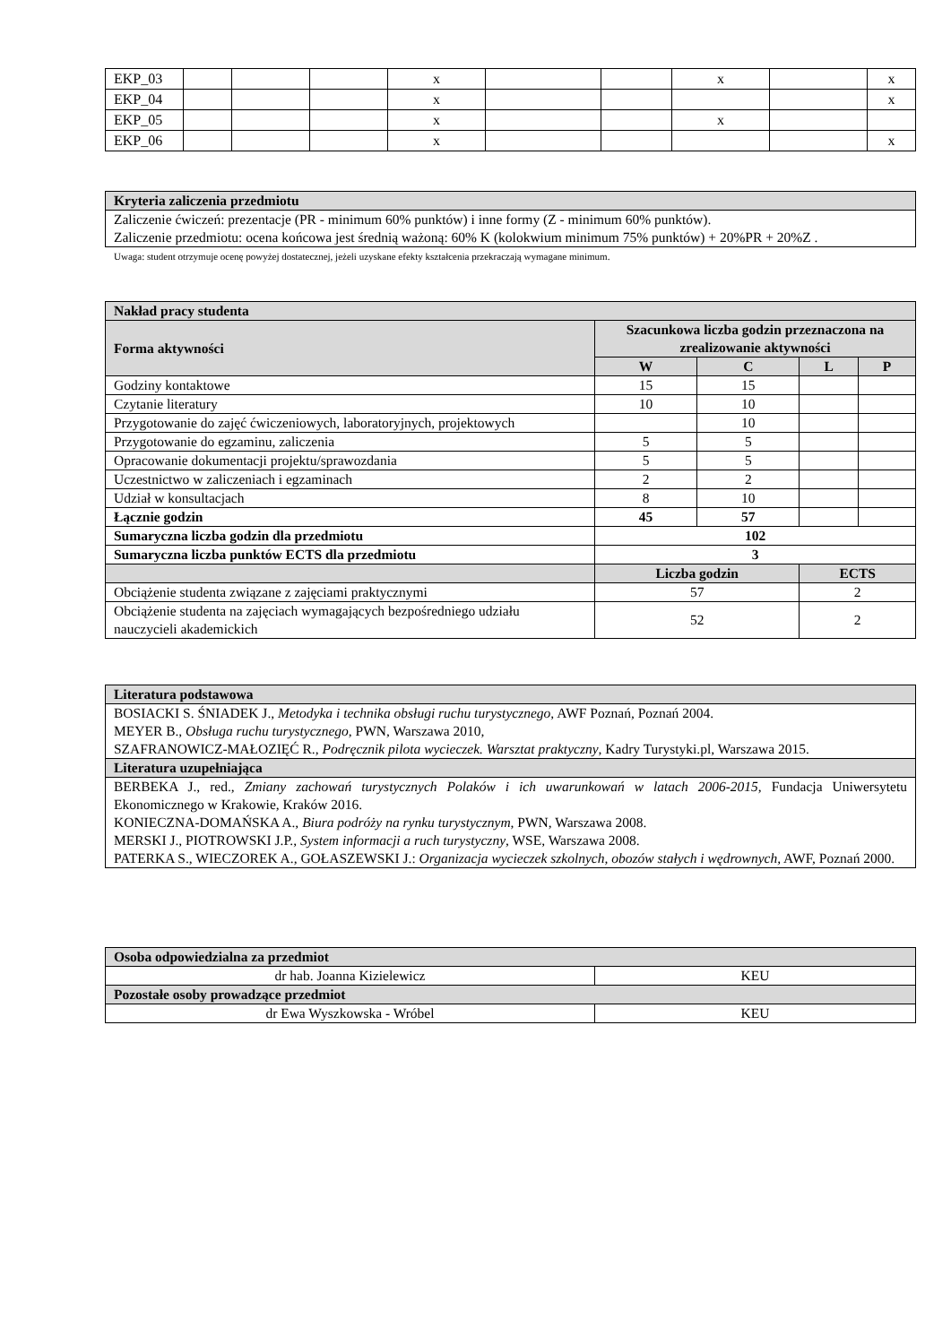| EKP_03 | | | | x | | | x | | x |
| EKP_04 | | | | x | | | | | x |
| EKP_05 | | | | x | | | x | | |
| EKP_06 | | | | x | | | | | x |
| Kryteria zaliczenia przedmiotu |
| --- |
| Zaliczenie ćwiczeń: prezentacje (PR - minimum 60% punktów) i inne formy (Z - minimum 60% punktów). Zaliczenie przedmiotu: ocena końcowa jest średnią ważoną: 60% K (kolokwium minimum 75% punktów) + 20%PR + 20%Z . |
Uwaga: student otrzymuje ocenę powyżej dostatecznej, jeżeli uzyskane efekty kształcenia przekraczają wymagane minimum.
| Nakład pracy studenta | | | | |
| --- | --- | --- | --- | --- |
| Forma aktywności | Szacunkowa liczba godzin przeznaczona na zrealizowanie aktywności | | | |
| | W | C | L | P |
| Godziny kontaktowe | 15 | 15 | | |
| Czytanie literatury | 10 | 10 | | |
| Przygotowanie do zajęć ćwiczeniowych, laboratoryjnych, projektowych | | 10 | | |
| Przygotowanie do egzaminu, zaliczenia | 5 | 5 | | |
| Opracowanie dokumentacji projektu/sprawozdania | 5 | 5 | | |
| Uczestnictwo w zaliczeniach i egzaminach | 2 | 2 | | |
| Udział w konsultacjach | 8 | 10 | | |
| Łącznie godzin | 45 | 57 | | |
| Sumaryczna liczba godzin dla przedmiotu | 102 | | | |
| Sumaryczna liczba punktów ECTS dla przedmiotu | 3 | | | |
| | Liczba godzin | | ECTS | |
| Obciążenie studenta związane z zajęciami praktycznymi | 57 | | 2 | |
| Obciążenie studenta na zajęciach wymagających bezpośredniego udziału nauczycieli akademickich | 52 | | 2 | |
| Literatura podstawowa |
| --- |
| BOSIACKI S. ŚNIADEK J., Metodyka i technika obsługi ruchu turystycznego , AWF Poznań, Poznań 2004. MEYER B., Obsługa ruchu turystycznego , PWN, Warszawa 2010, SZAFRANOWICZ-MAŁOZIĘĆ R., Podręcznik pilota wycieczek. Warsztat praktyczny , Kadry Turystyki.pl, Warszawa 2015. |
| Literatura uzupełniająca |
| BERBEKA J., red., Zmiany zachowań turystycznych Polaków i ich uwarunkowań w latach 2006-2015 , Fundacja Uniwersytetu Ekonomicznego w Krakowie, Kraków 2016. KONIECZNA-DOMAŃSKA A., Biura podróży na rynku turystycznym , PWN, Warszawa 2008. MERSKI J., PIOTROWSKI J.P., System informacji a ruch turystyczny , WSE, Warszawa 2008. PATERKA S., WIECZOREK A., GOŁASZEWSKI J.: Organizacja wycieczek szkolnych, obozów stałych i wędrownych, AWF, Poznań 2000. |
| Osoba odpowiedzialna za przedmiot | |
| --- | --- |
| dr hab. Joanna Kizielewicz | KEU |
| Pozostałe osoby prowadzące przedmiot | |
| dr Ewa Wyszkowska - Wróbel | KEU |